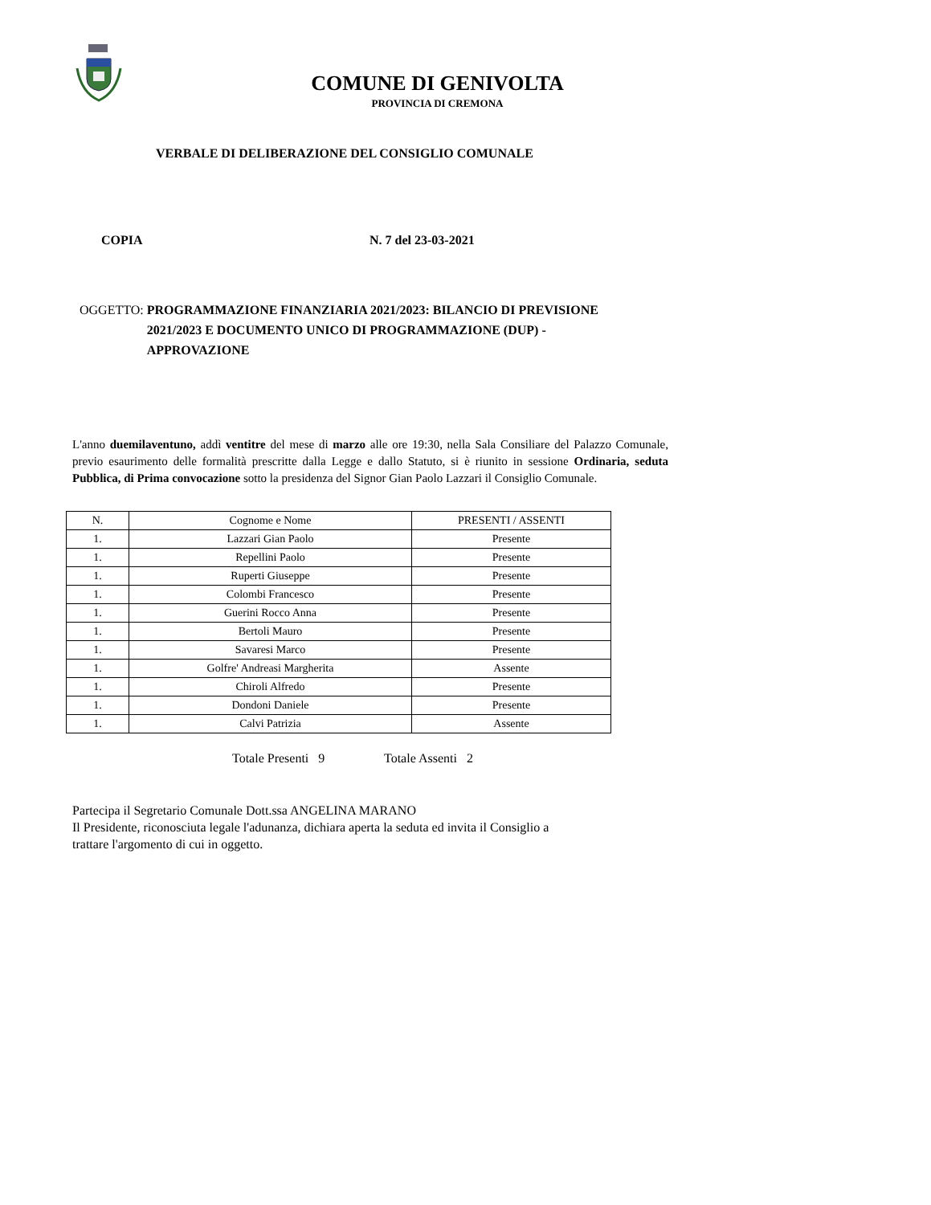COMUNE DI GENIVOLTA
PROVINCIA DI CREMONA
VERBALE DI DELIBERAZIONE DEL CONSIGLIO COMUNALE
COPIA N. 7 del 23-03-2021
OGGETTO: PROGRAMMAZIONE FINANZIARIA 2021/2023: BILANCIO DI PREVISIONE 2021/2023 E DOCUMENTO UNICO DI PROGRAMMAZIONE (DUP) - APPROVAZIONE
L'anno duemilaventuno, addì ventitre del mese di marzo alle ore 19:30, nella Sala Consiliare del Palazzo Comunale, previo esaurimento delle formalità prescritte dalla Legge e dallo Statuto, si è riunito in sessione Ordinaria, seduta Pubblica, di Prima convocazione sotto la presidenza del Signor Gian Paolo Lazzari il Consiglio Comunale.
| N. | Cognome e Nome | PRESENTI / ASSENTI |
| --- | --- | --- |
| 1. | Lazzari Gian Paolo | Presente |
| 1. | Repellini Paolo | Presente |
| 1. | Ruperti Giuseppe | Presente |
| 1. | Colombi Francesco | Presente |
| 1. | Guerini Rocco Anna | Presente |
| 1. | Bertoli Mauro | Presente |
| 1. | Savaresi Marco | Presente |
| 1. | Golfre' Andreasi Margherita | Assente |
| 1. | Chiroli Alfredo | Presente |
| 1. | Dondoni Daniele | Presente |
| 1. | Calvi Patrizia | Assente |
Totale Presenti 9 Totale Assenti 2
Partecipa il Segretario Comunale Dott.ssa ANGELINA MARANO
Il Presidente, riconosciuta legale l'adunanza, dichiara aperta la seduta ed invita il Consiglio a trattare l'argomento di cui in oggetto.